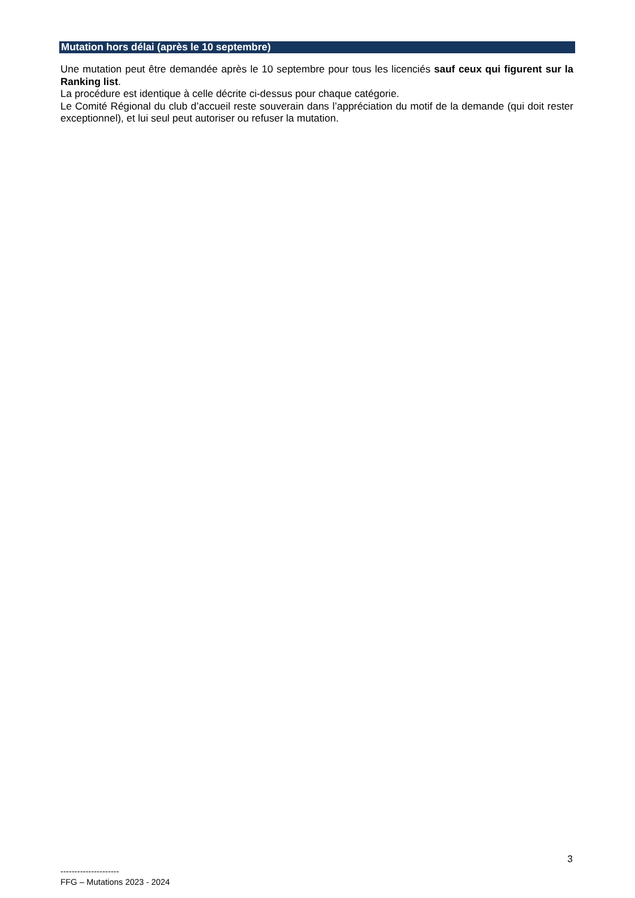Mutation hors délai (après le 10 septembre)
Une mutation peut être demandée après le 10 septembre pour tous les licenciés sauf ceux qui figurent sur la Ranking list.
La procédure est identique à celle décrite ci-dessus pour chaque catégorie.
Le Comité Régional du club d’accueil reste souverain dans l’appréciation du motif de la demande (qui doit rester exceptionnel), et lui seul peut autoriser ou refuser la mutation.
3
---------------------
FFG – Mutations 2023 - 2024